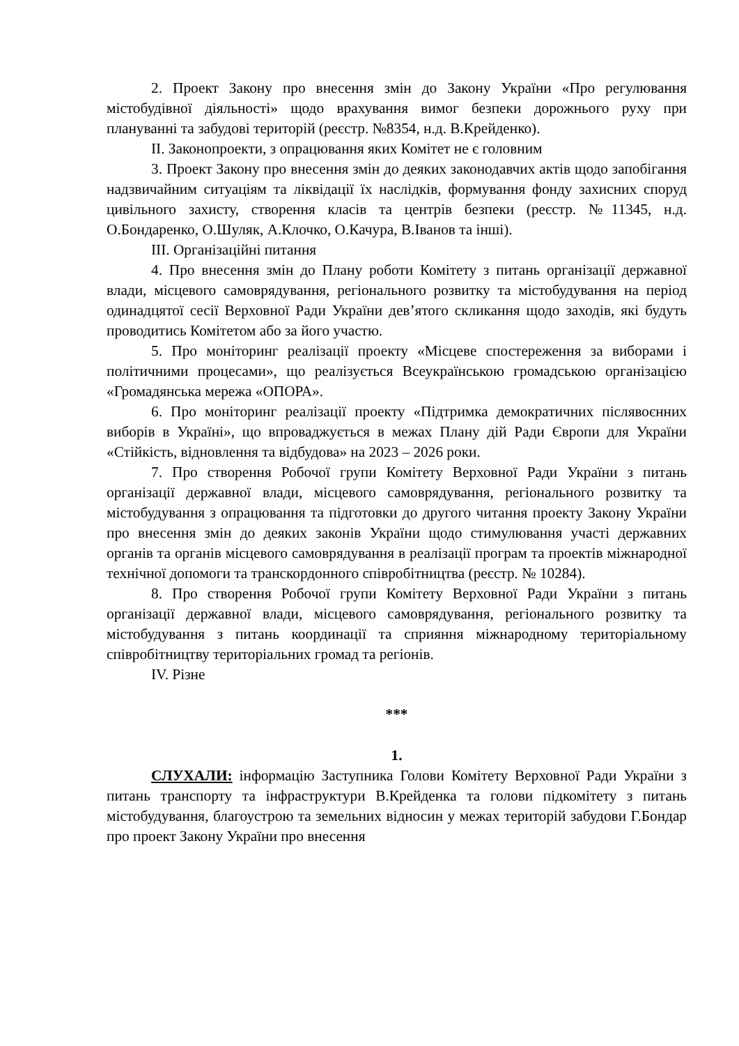2. Проект Закону про внесення змін до Закону України «Про регулювання містобудівної діяльності» щодо врахування вимог безпеки дорожнього руху при плануванні та забудові територій (реєстр. №8354, н.д. В.Крейденко).
ІІ. Законопроекти, з опрацювання яких Комітет не є головним
3. Проект Закону про внесення змін до деяких законодавчих актів щодо запобігання надзвичайним ситуаціям та ліквідації їх наслідків, формування фонду захисних споруд цивільного захисту, створення класів та центрів безпеки (реєстр. №11345, н.д. О.Бондаренко, О.Шуляк, А.Клочко, О.Качура, В.Іванов та інші).
ІІІ. Організаційні питання
4. Про внесення змін до Плану роботи Комітету з питань організації державної влади, місцевого самоврядування, регіонального розвитку та містобудування на період одинадцятої сесії Верховної Ради України дев’ятого скликання щодо заходів, які будуть проводитись Комітетом або за його участю.
5. Про моніторинг реалізації проекту «Місцеве спостереження за виборами і політичними процесами», що реалізується Всеукраїнською громадською організацією «Громадянська мережа «ОПОРА».
6. Про моніторинг реалізації проекту «Підтримка демократичних післявоєнних виборів в Україні», що впроваджується в межах Плану дій Ради Європи для України «Стійкість, відновлення та відбудова» на 2023 – 2026 роки.
7. Про створення Робочої групи Комітету Верховної Ради України з питань організації державної влади, місцевого самоврядування, регіонального розвитку та містобудування з опрацювання та підготовки до другого читання проекту Закону України про внесення змін до деяких законів України щодо стимулювання участі державних органів та органів місцевого самоврядування в реалізації програм та проектів міжнародної технічної допомоги та транскордонного співробітництва (реєстр. № 10284).
8. Про створення Робочої групи Комітету Верховної Ради України з питань організації державної влади, місцевого самоврядування, регіонального розвитку та містобудування з питань координації та сприяння міжнародному територіальному співробітництву територіальних громад та регіонів.
IV. Різне
***
1.
СЛУХАЛИ: інформацію Заступника Голови Комітету Верховної Ради України з питань транспорту та інфраструктури В.Крейденка та голови підкомітету з питань містобудування, благоустрою та земельних відносин у межах територій забудови Г.Бондар про проект Закону України про внесення